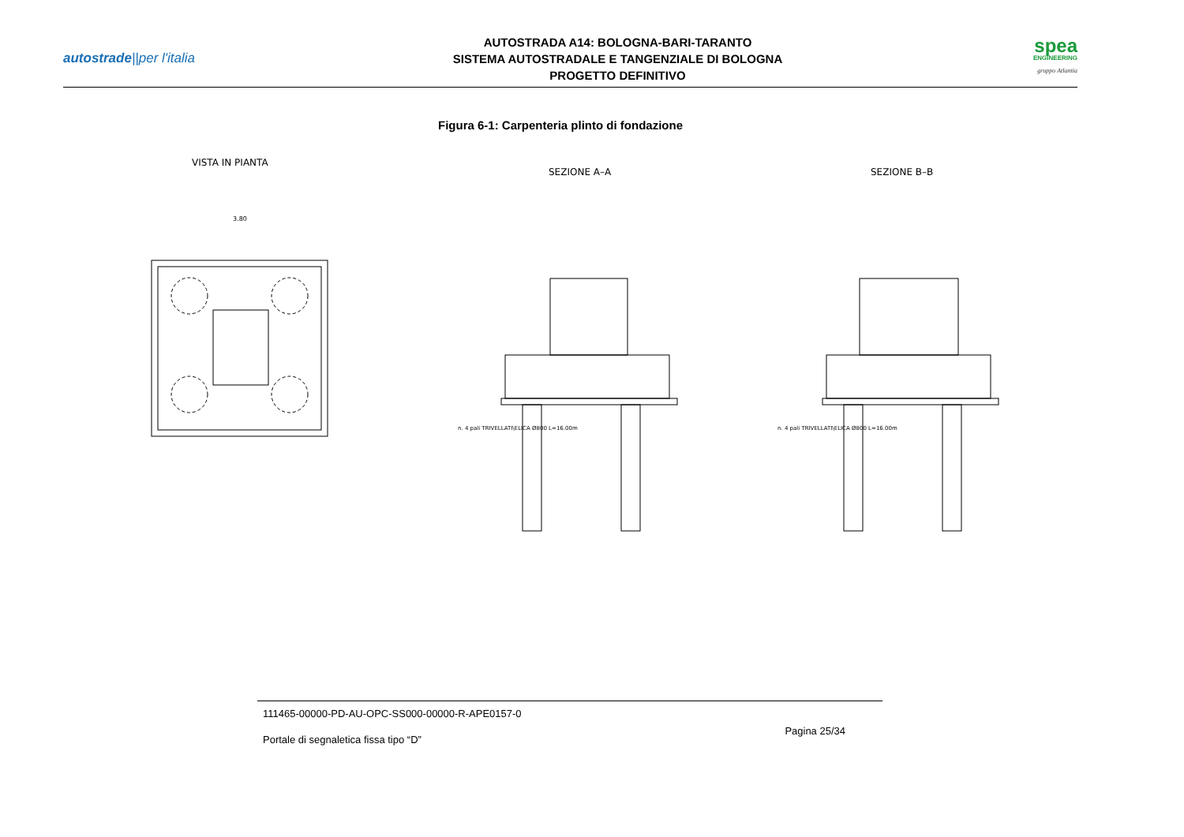autostrade||per l'italia
AUTOSTRADA A14: BOLOGNA-BARI-TARANTO
SISTEMA AUTOSTRADALE E TANGENZIALE DI BOLOGNA
PROGETTO DEFINITIVO
spea
ENGINEERING
gruppo Atlantia
Figura 6-1: Carpenteria plinto di fondazione
VISTA IN PIANTA
SEZIONE A–A
SEZIONE B–B
3.80
n. 4 pali TRIVELLATI\ELICA Ø800 L=16.00m
n. 4 pali TRIVELLATI\ELICA Ø800 L=16.00m
111465-00000-PD-AU-OPC-SS000-00000-R-APE0157-0
Pagina 25/34
Portale di segnaletica fissa tipo “D”